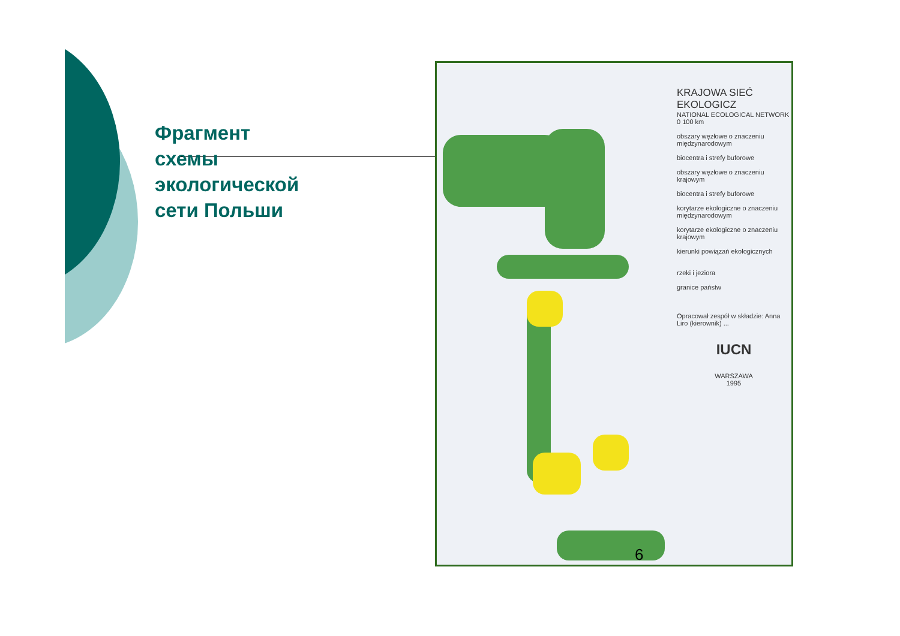Фрагмент
схемы
экологической
сети Польши
KRAJOWA SIEĆ EKOLOGICZ
NATIONAL ECOLOGICAL NETWORK
0 100 km
obszary węzłowe o znaczeniu międzynarodowym
biocentra i strefy buforowe
obszary węzłowe o znaczeniu krajowym
biocentra i strefy buforowe
korytarze ekologiczne o znaczeniu międzynarodowym
korytarze ekologiczne o znaczeniu krajowym
kierunki powiązań ekologicznych
rzeki i jeziora
granice państw
Opracował zespół w składzie: Anna Liro (kierownik) ...
IUCN
WARSZAWA
1995
6